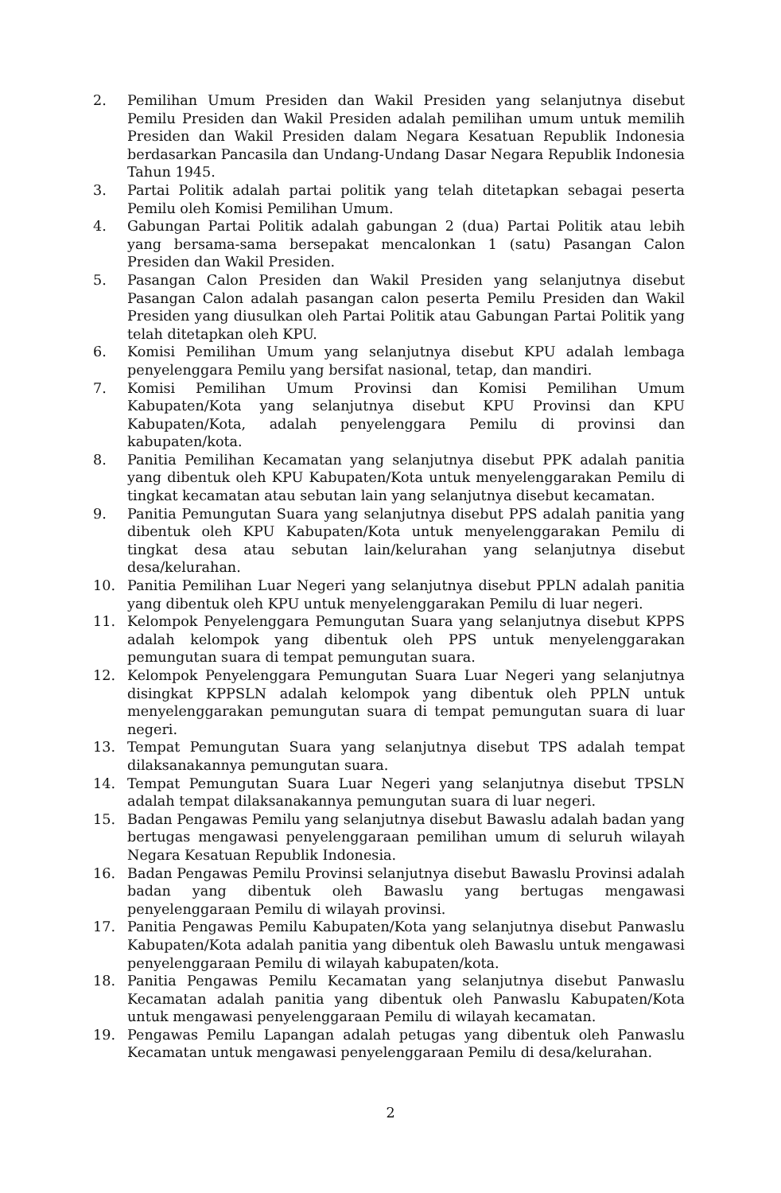2. Pemilihan Umum Presiden dan Wakil Presiden yang selanjutnya disebut Pemilu Presiden dan Wakil Presiden adalah pemilihan umum untuk memilih Presiden dan Wakil Presiden dalam Negara Kesatuan Republik Indonesia berdasarkan Pancasila dan Undang-Undang Dasar Negara Republik Indonesia Tahun 1945.
3. Partai Politik adalah partai politik yang telah ditetapkan sebagai peserta Pemilu oleh Komisi Pemilihan Umum.
4. Gabungan Partai Politik adalah gabungan 2 (dua) Partai Politik atau lebih yang bersama-sama bersepakat mencalonkan 1 (satu) Pasangan Calon Presiden dan Wakil Presiden.
5. Pasangan Calon Presiden dan Wakil Presiden yang selanjutnya disebut Pasangan Calon adalah pasangan calon peserta Pemilu Presiden dan Wakil Presiden yang diusulkan oleh Partai Politik atau Gabungan Partai Politik yang telah ditetapkan oleh KPU.
6. Komisi Pemilihan Umum yang selanjutnya disebut KPU adalah lembaga penyelenggara Pemilu yang bersifat nasional, tetap, dan mandiri.
7. Komisi Pemilihan Umum Provinsi dan Komisi Pemilihan Umum Kabupaten/Kota yang selanjutnya disebut KPU Provinsi dan KPU Kabupaten/Kota, adalah penyelenggara Pemilu di provinsi dan kabupaten/kota.
8. Panitia Pemilihan Kecamatan yang selanjutnya disebut PPK adalah panitia yang dibentuk oleh KPU Kabupaten/Kota untuk menyelenggarakan Pemilu di tingkat kecamatan atau sebutan lain yang selanjutnya disebut kecamatan.
9. Panitia Pemungutan Suara yang selanjutnya disebut PPS adalah panitia yang dibentuk oleh KPU Kabupaten/Kota untuk menyelenggarakan Pemilu di tingkat desa atau sebutan lain/kelurahan yang selanjutnya disebut desa/kelurahan.
10. Panitia Pemilihan Luar Negeri yang selanjutnya disebut PPLN adalah panitia yang dibentuk oleh KPU untuk menyelenggarakan Pemilu di luar negeri.
11. Kelompok Penyelenggara Pemungutan Suara yang selanjutnya disebut KPPS adalah kelompok yang dibentuk oleh PPS untuk menyelenggarakan pemungutan suara di tempat pemungutan suara.
12. Kelompok Penyelenggara Pemungutan Suara Luar Negeri yang selanjutnya disingkat KPPSLN adalah kelompok yang dibentuk oleh PPLN untuk menyelenggarakan pemungutan suara di tempat pemungutan suara di luar negeri.
13. Tempat Pemungutan Suara yang selanjutnya disebut TPS adalah tempat dilaksanakannya pemungutan suara.
14. Tempat Pemungutan Suara Luar Negeri yang selanjutnya disebut TPSLN adalah tempat dilaksanakannya pemungutan suara di luar negeri.
15. Badan Pengawas Pemilu yang selanjutnya disebut Bawaslu adalah badan yang bertugas mengawasi penyelenggaraan pemilihan umum di seluruh wilayah Negara Kesatuan Republik Indonesia.
16. Badan Pengawas Pemilu Provinsi selanjutnya disebut Bawaslu Provinsi adalah badan yang dibentuk oleh Bawaslu yang bertugas mengawasi penyelenggaraan Pemilu di wilayah provinsi.
17. Panitia Pengawas Pemilu Kabupaten/Kota yang selanjutnya disebut Panwaslu Kabupaten/Kota adalah panitia yang dibentuk oleh Bawaslu untuk mengawasi penyelenggaraan Pemilu di wilayah kabupaten/kota.
18. Panitia Pengawas Pemilu Kecamatan yang selanjutnya disebut Panwaslu Kecamatan adalah panitia yang dibentuk oleh Panwaslu Kabupaten/Kota untuk mengawasi penyelenggaraan Pemilu di wilayah kecamatan.
19. Pengawas Pemilu Lapangan adalah petugas yang dibentuk oleh Panwaslu Kecamatan untuk mengawasi penyelenggaraan Pemilu di desa/kelurahan.
2